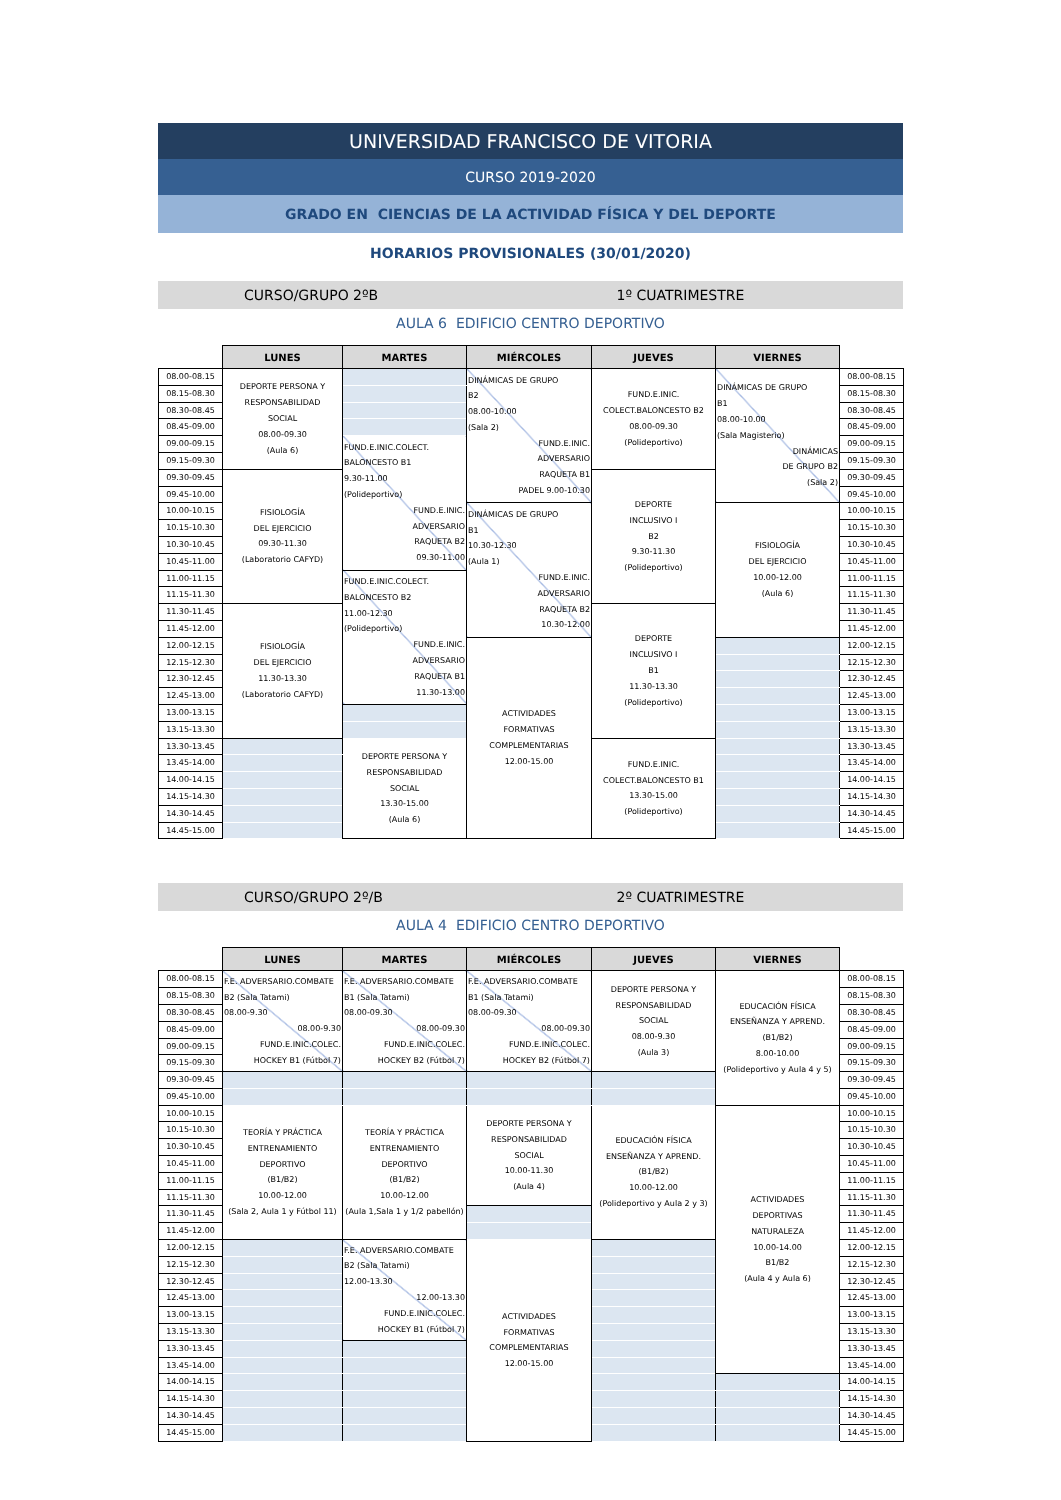UNIVERSIDAD FRANCISCO DE VITORIA
CURSO 2019-2020
GRADO EN CIENCIAS DE LA ACTIVIDAD FÍSICA Y DEL DEPORTE
HORARIOS PROVISIONALES (30/01/2020)
CURSO/GRUPO 2ºB 1º CUATRIMESTRE
AULA 6 EDIFICIO CENTRO DEPORTIVO
| | LUNES | MARTES | MIÉRCOLES | JUEVES | VIERNES | |
| 08.00-08.15 | DEPORTE PERSONA Y RESPONSABILIDAD SOCIAL 08.00-09.30 (Aula 6) | | DINÁMICAS DE GRUPO B2 08.00-10.00 (Sala 2) FUND.E.INIC. ADVERSARIO RAQUETA B1 PADEL 9.00-10.30 | FUND.E.INIC. COLECT.BALONCESTO B2 08.00-09.30 (Polideportivo) | DINÁMICAS DE GRUPO B1 08.00-10.00 (Sala Magisterio) DINÁMICAS DE GRUPO B2 (Sala 2) | 08.00-08.15 |
| 08.15-08.30 | | | | | | 08.15-08.30 |
| 08.30-08.45 | | | | | | 08.30-08.45 |
| 08.45-09.00 | | | | | | 08.45-09.00 |
| 09.00-09.15 | | FUND.E.INIC.COLECT. BALONCESTO B1 9.30-11.00 (Polideportivo) FUND.E.INIC. ADVERSARIO RAQUETA B2 09.30-11.00 | | | | 09.00-09.15 |
| 09.15-09.30 | | | | | | 09.15-09.30 |
| 09.30-09.45 | FISIOLOGÍA DEL EJERCICIO 09.30-11.30 (Laboratorio CAFYD) | | | DEPORTE INCLUSIVO I B2 9.30-11.30 (Polideportivo) | | 09.30-09.45 |
| 09.45-10.00 | | | | | | 09.45-10.00 |
| 10.00-10.15 | | | DINÁMICAS DE GRUPO B1 10.30-12.30 (Aula 1) FUND.E.INIC. ADVERSARIO RAQUETA B2 10.30-12.00 | | FISIOLOGÍA DEL EJERCICIO 10.00-12.00 (Aula 6) | 10.00-10.15 |
| 10.15-10.30 | | | | | | 10.15-10.30 |
| 10.30-10.45 | | | | | | 10.30-10.45 |
| 10.45-11.00 | | | | | | 10.45-11.00 |
| 11.00-11.15 | | FUND.E.INIC.COLECT. BALONCESTO B2 11.00-12.30 (Polideportivo) FUND.E.INIC. ADVERSARIO RAQUETA B1 11.30-13.00 | | | | 11.00-11.15 |
| 11.15-11.30 | | | | | | 11.15-11.30 |
| 11.30-11.45 | FISIOLOGÍA DEL EJERCICIO 11.30-13.30 (Laboratorio CAFYD) | | | DEPORTE INCLUSIVO I B1 11.30-13.30 (Polideportivo) | | 11.30-11.45 |
| 11.45-12.00 | | | | | | 11.45-12.00 |
| 12.00-12.15 | | | ACTIVIDADES FORMATIVAS COMPLEMENTARIAS 12.00-15.00 | | | 12.00-12.15 |
| 12.15-12.30 | | | | | | 12.15-12.30 |
| 12.30-12.45 | | | | | | 12.30-12.45 |
| 12.45-13.00 | | | | | | 12.45-13.00 |
| 13.00-13.15 | | | | | | 13.00-13.15 |
| 13.15-13.30 | | | | | | 13.15-13.30 |
| 13.30-13.45 | | DEPORTE PERSONA Y RESPONSABILIDAD SOCIAL 13.30-15.00 (Aula 6) | | FUND.E.INIC. COLECT.BALONCESTO B1 13.30-15.00 (Polideportivo) | | 13.30-13.45 |
| 13.45-14.00 | | | | | | 13.45-14.00 |
| 14.00-14.15 | | | | | | 14.00-14.15 |
| 14.15-14.30 | | | | | | 14.15-14.30 |
| 14.30-14.45 | | | | | | 14.30-14.45 |
| 14.45-15.00 | | | | | | 14.45-15.00 |
CURSO/GRUPO 2º/B 2º CUATRIMESTRE
AULA 4 EDIFICIO CENTRO DEPORTIVO
| | LUNES | MARTES | MIÉRCOLES | JUEVES | VIERNES | |
| 08.00-08.15 | F.E. ADVERSARIO.COMBATE B2 (Sala Tatami) 08.00-9.30 08.00-9.30 FUND.E.INIC.COLEC. HOCKEY B1 (Fútbol 7) | F.E. ADVERSARIO.COMBATE B1 (Sala Tatami) 08.00-09.30 08.00-09.30 FUND.E.INIC.COLEC. HOCKEY B2 (Fútbol 7) | F.E. ADVERSARIO.COMBATE B1 (Sala Tatami) 08.00-09.30 08.00-09.30 FUND.E.INIC.COLEC. HOCKEY B2 (Fútbol 7) | DEPORTE PERSONA Y RESPONSABILIDAD SOCIAL 08.00-9.30 (Aula 3) | EDUCACIÓN FÍSICA ENSEÑANZA Y APREND. (B1/B2) 8.00-10.00 (Polideportivo y Aula 4 y 5) | 08.00-08.15 |
| 08.15-08.30 | | | | | | 08.15-08.30 |
| 08.30-08.45 | | | | | | 08.30-08.45 |
| 08.45-09.00 | | | | | | 08.45-09.00 |
| 09.00-09.15 | | | | | | 09.00-09.15 |
| 09.15-09.30 | | | | | | 09.15-09.30 |
| 09.30-09.45 | | | | | | 09.30-09.45 |
| 09.45-10.00 | | | | | | 09.45-10.00 |
| 10.00-10.15 | TEORÍA Y PRÁCTICA ENTRENAMIENTO DEPORTIVO (B1/B2) 10.00-12.00 (Sala 2, Aula 1 y Fútbol 11) | TEORÍA Y PRÁCTICA ENTRENAMIENTO DEPORTIVO (B1/B2) 10.00-12.00 (Aula 1,Sala 1 y 1/2 pabellón) | DEPORTE PERSONA Y RESPONSABILIDAD SOCIAL 10.00-11.30 (Aula 4) | EDUCACIÓN FÍSICA ENSEÑANZA Y APREND. (B1/B2) 10.00-12.00 (Polideportivo y Aula 2 y 3) | ACTIVIDADES DEPORTIVAS NATURALEZA 10.00-14.00 B1/B2 (Aula 4 y Aula 6) | 10.00-10.15 |
| 10.15-10.30 | | | | | | 10.15-10.30 |
| 10.30-10.45 | | | | | | 10.30-10.45 |
| 10.45-11.00 | | | | | | 10.45-11.00 |
| 11.00-11.15 | | | | | | 11.00-11.15 |
| 11.15-11.30 | | | | | | 11.15-11.30 |
| 11.30-11.45 | | | | | | 11.30-11.45 |
| 11.45-12.00 | | | | | | 11.45-12.00 |
| 12.00-12.15 | | F.E. ADVERSARIO.COMBATE B2 (Sala Tatami) 12.00-13.30 12.00-13.30 FUND.E.INIC.COLEC. HOCKEY B1 (Fútbol 7) | ACTIVIDADES FORMATIVAS COMPLEMENTARIAS 12.00-15.00 | | | 12.00-12.15 |
| 12.15-12.30 | | | | | | 12.15-12.30 |
| 12.30-12.45 | | | | | | 12.30-12.45 |
| 12.45-13.00 | | | | | | 12.45-13.00 |
| 13.00-13.15 | | | | | | 13.00-13.15 |
| 13.15-13.30 | | | | | | 13.15-13.30 |
| 13.30-13.45 | | | | | | 13.30-13.45 |
| 13.45-14.00 | | | | | | 13.45-14.00 |
| 14.00-14.15 | | | | | | 14.00-14.15 |
| 14.15-14.30 | | | | | | 14.15-14.30 |
| 14.30-14.45 | | | | | | 14.30-14.45 |
| 14.45-15.00 | | | | | | 14.45-15.00 |